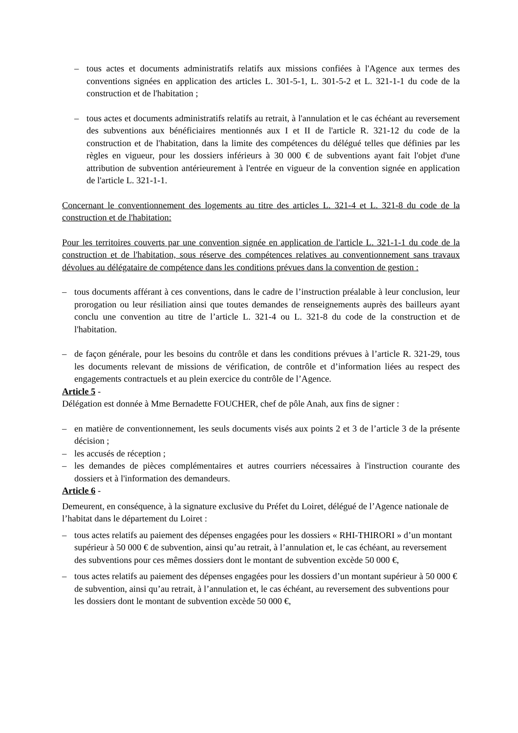– tous actes et documents administratifs relatifs aux missions confiées à l'Agence aux termes des conventions signées en application des articles L. 301-5-1, L. 301-5-2 et L. 321-1-1 du code de la construction et de l'habitation ;
– tous actes et documents administratifs relatifs au retrait, à l'annulation et le cas échéant au reversement des subventions aux bénéficiaires mentionnés aux I et II de l'article R. 321-12 du code de la construction et de l'habitation, dans la limite des compétences du délégué telles que définies par les règles en vigueur, pour les dossiers inférieurs à 30 000 € de subventions ayant fait l'objet d'une attribution de subvention antérieurement à l'entrée en vigueur de la convention signée en application de l'article L. 321-1-1.
Concernant le conventionnement des logements au titre des articles L. 321-4 et L. 321-8 du code de la construction et de l'habitation:
Pour les territoires couverts par une convention signée en application de l'article L. 321-1-1 du code de la construction et de l'habitation, sous réserve des compétences relatives au conventionnement sans travaux dévolues au délégataire de compétence dans les conditions prévues dans la convention de gestion :
– tous documents afférant à ces conventions, dans le cadre de l’instruction préalable à leur conclusion, leur prorogation ou leur résiliation ainsi que toutes demandes de renseignements auprès des bailleurs ayant conclu une convention au titre de l’article L. 321-4 ou L. 321-8 du code de la construction et de l'habitation.
– de façon générale, pour les besoins du contrôle et dans les conditions prévues à l’article R. 321-29, tous les documents relevant de missions de vérification, de contrôle et d’information liées au respect des engagements contractuels et au plein exercice du contrôle de l’Agence.
Article 5 -
Délégation est donnée à Mme Bernadette FOUCHER, chef de pôle Anah, aux fins de signer :
– en matière de conventionnement, les seuls documents visés aux points 2 et 3 de l’article 3 de la présente décision ;
– les accusés de réception ;
– les demandes de pièces complémentaires et autres courriers nécessaires à l'instruction courante des dossiers et à l'information des demandeurs.
Article 6 -
Demeurent, en conséquence, à la signature exclusive du Préfet du Loiret, délégué de l’Agence nationale de l’habitat dans le département du Loiret :
– tous actes relatifs au paiement des dépenses engagées pour les dossiers « RHI-THIRORI » d’un montant supérieur à 50 000 € de subvention, ainsi qu’au retrait, à l’annulation et, le cas échéant, au reversement des subventions pour ces mêmes dossiers dont le montant de subvention excède 50 000 €,
– tous actes relatifs au paiement des dépenses engagées pour les dossiers d’un montant supérieur à 50 000 € de subvention, ainsi qu’au retrait, à l’annulation et, le cas échéant, au reversement des subventions pour les dossiers dont le montant de subvention excède 50 000 €,